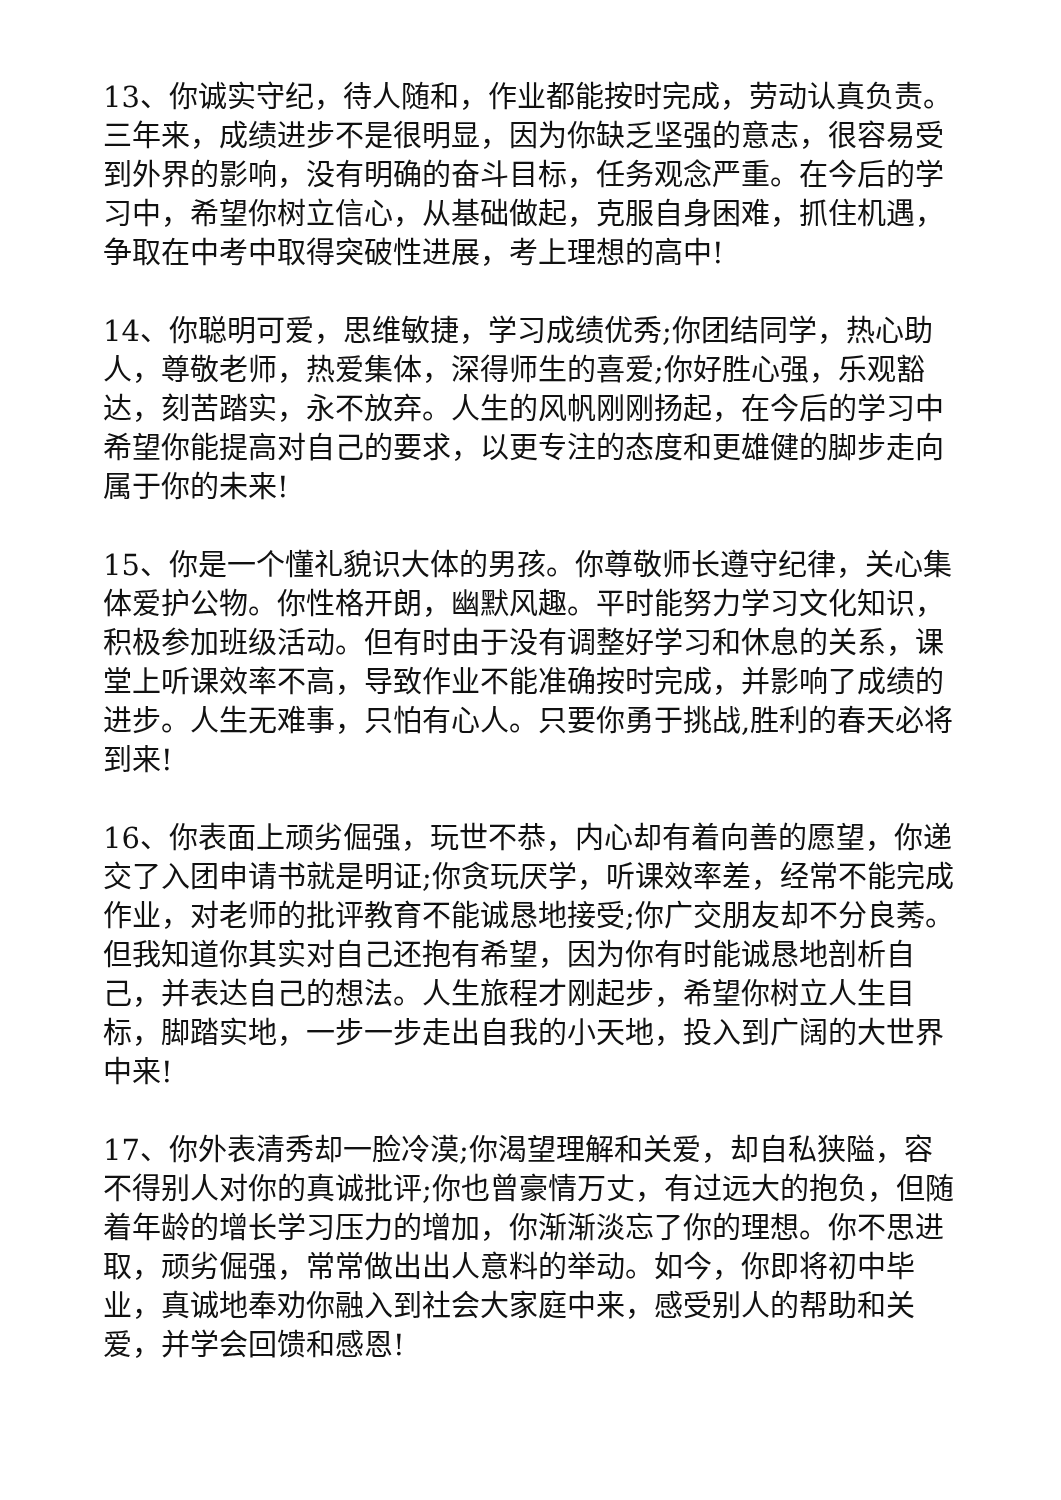13、你诚实守纪，待人随和，作业都能按时完成，劳动认真负责。三年来，成绩进步不是很明显，因为你缺乏坚强的意志，很容易受到外界的影响，没有明确的奋斗目标，任务观念严重。在今后的学习中，希望你树立信心，从基础做起，克服自身困难，抓住机遇，争取在中考中取得突破性进展，考上理想的高中!
14、你聪明可爱，思维敏捷，学习成绩优秀;你团结同学，热心助人，尊敬老师，热爱集体，深得师生的喜爱;你好胜心强，乐观豁达，刻苦踏实，永不放弃。人生的风帆刚刚扬起，在今后的学习中希望你能提高对自己的要求，以更专注的态度和更雄健的脚步走向属于你的未来!
15、你是一个懂礼貌识大体的男孩。你尊敬师长遵守纪律，关心集体爱护公物。你性格开朗，幽默风趣。平时能努力学习文化知识，积极参加班级活动。但有时由于没有调整好学习和休息的关系，课堂上听课效率不高，导致作业不能准确按时完成，并影响了成绩的进步。人生无难事，只怕有心人。只要你勇于挑战,胜利的春天必将到来!
16、你表面上顽劣倔强，玩世不恭，内心却有着向善的愿望，你递交了入团申请书就是明证;你贪玩厌学，听课效率差，经常不能完成作业，对老师的批评教育不能诚恳地接受;你广交朋友却不分良莠。但我知道你其实对自己还抱有希望，因为你有时能诚恳地剖析自己，并表达自己的想法。人生旅程才刚起步，希望你树立人生目标，脚踏实地，一步一步走出自我的小天地，投入到广阔的大世界中来!
17、你外表清秀却一脸冷漠;你渴望理解和关爱，却自私狭隘，容不得别人对你的真诚批评;你也曾豪情万丈，有过远大的抱负，但随着年龄的增长学习压力的增加，你渐渐淡忘了你的理想。你不思进取，顽劣倔强，常常做出出人意料的举动。如今，你即将初中毕业，真诚地奉劝你融入到社会大家庭中来，感受别人的帮助和关爱，并学会回馈和感恩!